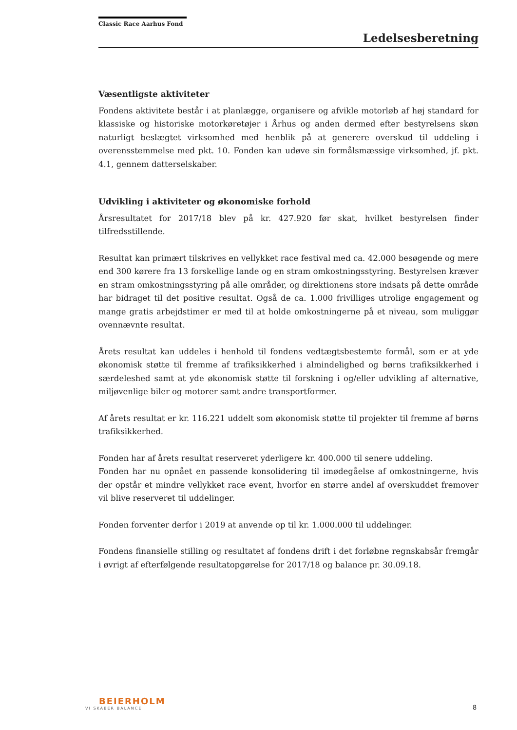Classic Race Aarhus Fond
Ledelsesberetning
Væsentligste aktiviteter
Fondens aktivitete består i at planlægge, organisere og afvikle motorløb af høj standard for klassiske og historiske motorkøretøjer i Århus og anden dermed efter bestyrelsens skøn naturligt beslægtet virksomhed med henblik på at generere overskud til uddeling i overensstemmelse med pkt. 10. Fonden kan udøve sin formålsmæssige virksomhed, jf. pkt. 4.1, gennem datterselskaber.
Udvikling i aktiviteter og økonomiske forhold
Årsresultatet for 2017/18 blev på kr. 427.920 før skat, hvilket bestyrelsen finder tilfredsstillende.
Resultat kan primært tilskrives en vellykket race festival med ca. 42.000 besøgende og mere end 300 kørere fra 13 forskellige lande og en stram omkostningsstyring. Bestyrelsen kræver en stram omkostningsstyring på alle områder, og direktionens store indsats på dette område har bidraget til det positive resultat. Også de ca. 1.000 frivilliges utrolige engagement og mange gratis arbejdstimer er med til at holde omkostningerne på et niveau, som muliggør ovennævnte resultat.
Årets resultat kan uddeles i henhold til fondens vedtægtsbestemte formål, som er at yde økonomisk støtte til fremme af trafiksikkerhed i almindelighed og børns trafiksikkerhed i særdeleshed samt at yde økonomisk støtte til forskning i og/eller udvikling af alternative, miljøvenlige biler og motorer samt andre transportformer.
Af årets resultat er kr. 116.221 uddelt som økonomisk støtte til projekter til fremme af børns trafiksikkerhed.
Fonden har af årets resultat reserveret yderligere kr. 400.000 til senere uddeling.
Fonden har nu opnået en passende konsolidering til imødegåelse af omkostningerne, hvis der opstår et mindre vellykket race event, hvorfor en større andel af overskuddet fremover vil blive reserveret til uddelinger.
Fonden forventer derfor i 2019 at anvende op til kr. 1.000.000 til uddelinger.
Fondens finansielle stilling og resultatet af fondens drift i det forløbne regnskabsår fremgår i øvrigt af efterfølgende resultatopgørelse for 2017/18 og balance pr. 30.09.18.
BEIERHOLM
VI SKABER BALANCE
8